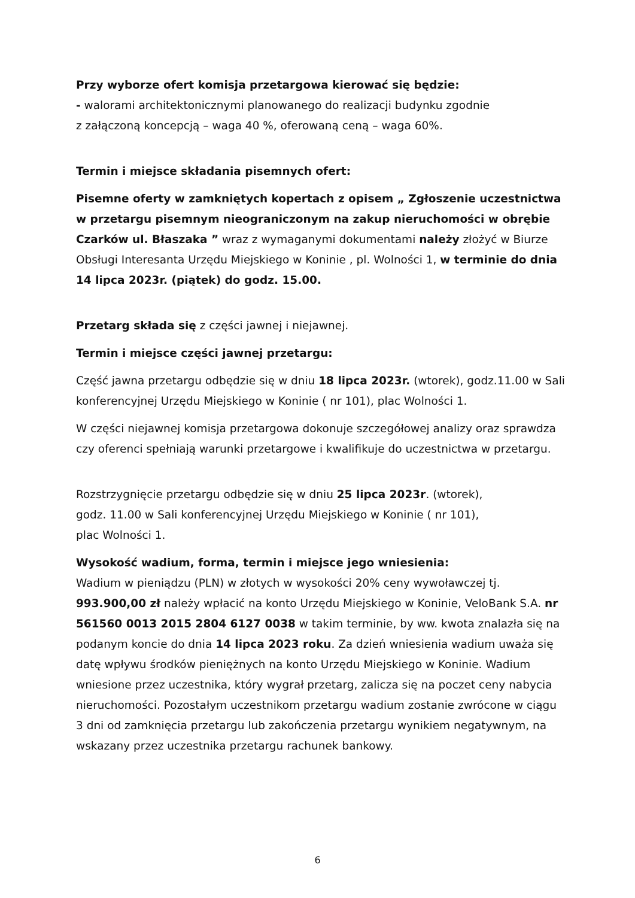Przy wyborze ofert komisja przetargowa kierować się będzie:
- walorami architektonicznymi planowanego do realizacji budynku zgodnie
z załączoną koncepcją – waga 40 %, oferowaną ceną – waga 60%.
Termin i miejsce składania pisemnych ofert:
Pisemne oferty w zamkniętych kopertach z opisem „ Zgłoszenie uczestnictwa w przetargu pisemnym nieograniczonym na zakup nieruchomości w obrębie Czarków ul. Błaszaka ” wraz z wymaganymi dokumentami należy złożyć w Biurze Obsługi Interesanta Urzędu Miejskiego w Koninie , pl. Wolności 1, w terminie do dnia 14 lipca 2023r. (piątek) do godz. 15.00.
Przetarg składa się z części jawnej i niejawnej.
Termin i miejsce części jawnej przetargu:
Część jawna przetargu odbędzie się w dniu 18 lipca 2023r. (wtorek), godz.11.00 w Sali konferencyjnej Urzędu Miejskiego w Koninie ( nr 101), plac Wolności 1.
W części niejawnej komisja przetargowa dokonuje szczegółowej analizy oraz sprawdza czy oferenci spełniają warunki przetargowe i kwalifikuje do uczestnictwa w przetargu.
Rozstrzygnięcie przetargu odbędzie się w dniu 25 lipca 2023r. (wtorek),
godz. 11.00 w Sali konferencyjnej Urzędu Miejskiego w Koninie ( nr 101),
plac Wolności 1.
Wysokość wadium, forma, termin i miejsce jego wniesienia:
Wadium w pieniądzu (PLN) w złotych w wysokości 20% ceny wywoławczej tj. 993.900,00 zł należy wpłacić na konto Urzędu Miejskiego w Koninie, VeloBank S.A. nr 561560 0013 2015 2804 6127 0038 w takim terminie, by ww. kwota znalazła się na podanym koncie do dnia 14 lipca 2023 roku. Za dzień wniesienia wadium uważa się datę wpływu środków pieniężnych na konto Urzędu Miejskiego w Koninie. Wadium wniesione przez uczestnika, który wygrał przetarg, zalicza się na poczet ceny nabycia nieruchomości. Pozostałym uczestnikom przetargu wadium zostanie zwrócone w ciągu 3 dni od zamknięcia przetargu lub zakończenia przetargu wynikiem negatywnym, na wskazany przez uczestnika przetargu rachunek bankowy.
6